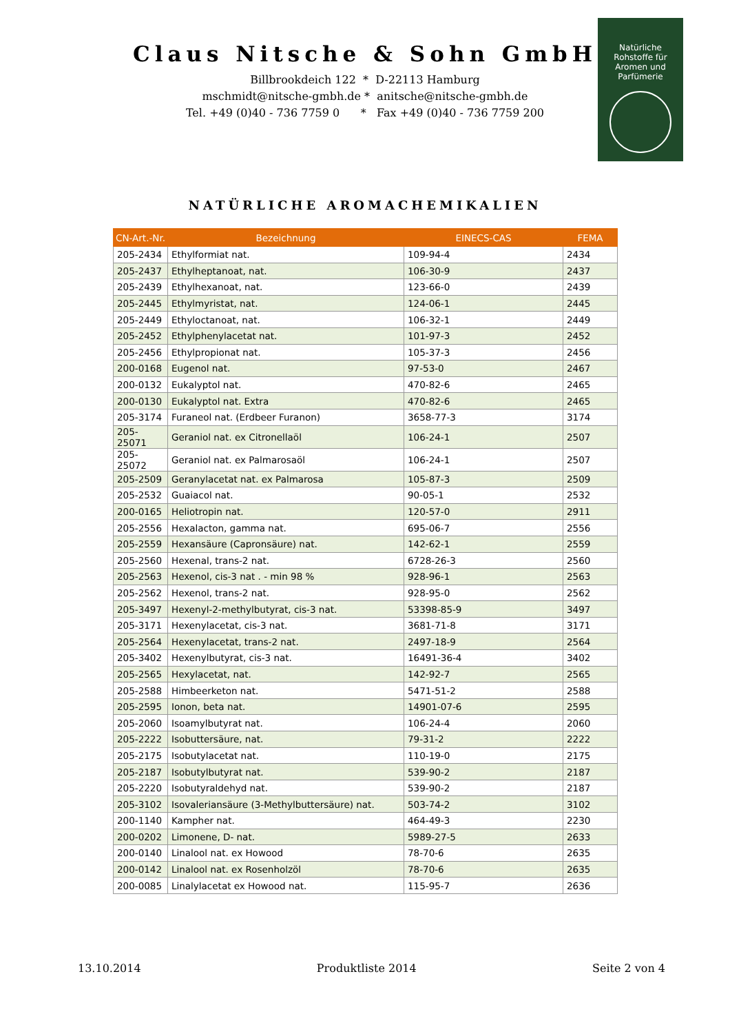Claus Nitsche & Sohn GmbH
Billbrookdeich 122 * D-22113 Hamburg
mschmidt@nitsche-gmbh.de * anitsche@nitsche-gmbh.de
Tel. +49 (0)40 - 736 7759 0 * Fax +49 (0)40 - 736 7759 200
Natürliche
Rohstoffe für
Aromen und
Parfümerie
NATÜRLICHE AROMACHEMIKALIEN
| CN-Art.-Nr. | Bezeichnung | EINECS-CAS | FEMA |
| --- | --- | --- | --- |
| 205-2434 | Ethylformiat nat. | 109-94-4 | 2434 |
| 205-2437 | Ethylheptanoat, nat. | 106-30-9 | 2437 |
| 205-2439 | Ethylhexanoat, nat. | 123-66-0 | 2439 |
| 205-2445 | Ethylmyristat, nat. | 124-06-1 | 2445 |
| 205-2449 | Ethyloctanoat, nat. | 106-32-1 | 2449 |
| 205-2452 | Ethylphenylacetat nat. | 101-97-3 | 2452 |
| 205-2456 | Ethylpropionat nat. | 105-37-3 | 2456 |
| 200-0168 | Eugenol nat. | 97-53-0 | 2467 |
| 200-0132 | Eukalyptol nat. | 470-82-6 | 2465 |
| 200-0130 | Eukalyptol nat. Extra | 470-82-6 | 2465 |
| 205-3174 | Furaneol nat. (Erdbeer Furanon) | 3658-77-3 | 3174 |
| 205-25071 | Geraniol nat. ex Citronellaöl | 106-24-1 | 2507 |
| 205-25072 | Geraniol nat. ex Palmarosaöl | 106-24-1 | 2507 |
| 205-2509 | Geranylacetat nat. ex Palmarosa | 105-87-3 | 2509 |
| 205-2532 | Guaiacol nat. | 90-05-1 | 2532 |
| 200-0165 | Heliotropin nat. | 120-57-0 | 2911 |
| 205-2556 | Hexalacton, gamma nat. | 695-06-7 | 2556 |
| 205-2559 | Hexansäure (Capronsäure) nat. | 142-62-1 | 2559 |
| 205-2560 | Hexenal, trans-2 nat. | 6728-26-3 | 2560 |
| 205-2563 | Hexenol, cis-3 nat . - min 98 % | 928-96-1 | 2563 |
| 205-2562 | Hexenol, trans-2 nat. | 928-95-0 | 2562 |
| 205-3497 | Hexenyl-2-methylbutyrat, cis-3 nat. | 53398-85-9 | 3497 |
| 205-3171 | Hexenylacetat, cis-3 nat. | 3681-71-8 | 3171 |
| 205-2564 | Hexenylacetat, trans-2 nat. | 2497-18-9 | 2564 |
| 205-3402 | Hexenylbutyrat, cis-3 nat. | 16491-36-4 | 3402 |
| 205-2565 | Hexylacetat, nat. | 142-92-7 | 2565 |
| 205-2588 | Himbeerketon nat. | 5471-51-2 | 2588 |
| 205-2595 | Ionon, beta nat. | 14901-07-6 | 2595 |
| 205-2060 | Isoamylbutyrat nat. | 106-24-4 | 2060 |
| 205-2222 | Isobuttersäure, nat. | 79-31-2 | 2222 |
| 205-2175 | Isobutylacetat nat. | 110-19-0 | 2175 |
| 205-2187 | Isobutylbutyrat nat. | 539-90-2 | 2187 |
| 205-2220 | Isobutyraldehyd nat. | 539-90-2 | 2187 |
| 205-3102 | Isovaleriansäure (3-Methylbuttersäure) nat. | 503-74-2 | 3102 |
| 200-1140 | Kampher nat. | 464-49-3 | 2230 |
| 200-0202 | Limonene, D- nat. | 5989-27-5 | 2633 |
| 200-0140 | Linalool nat. ex Howood | 78-70-6 | 2635 |
| 200-0142 | Linalool nat. ex Rosenholzöl | 78-70-6 | 2635 |
| 200-0085 | Linalylacetat ex Howood nat. | 115-95-7 | 2636 |
13.10.2014 Produktliste 2014 Seite 2 von 4